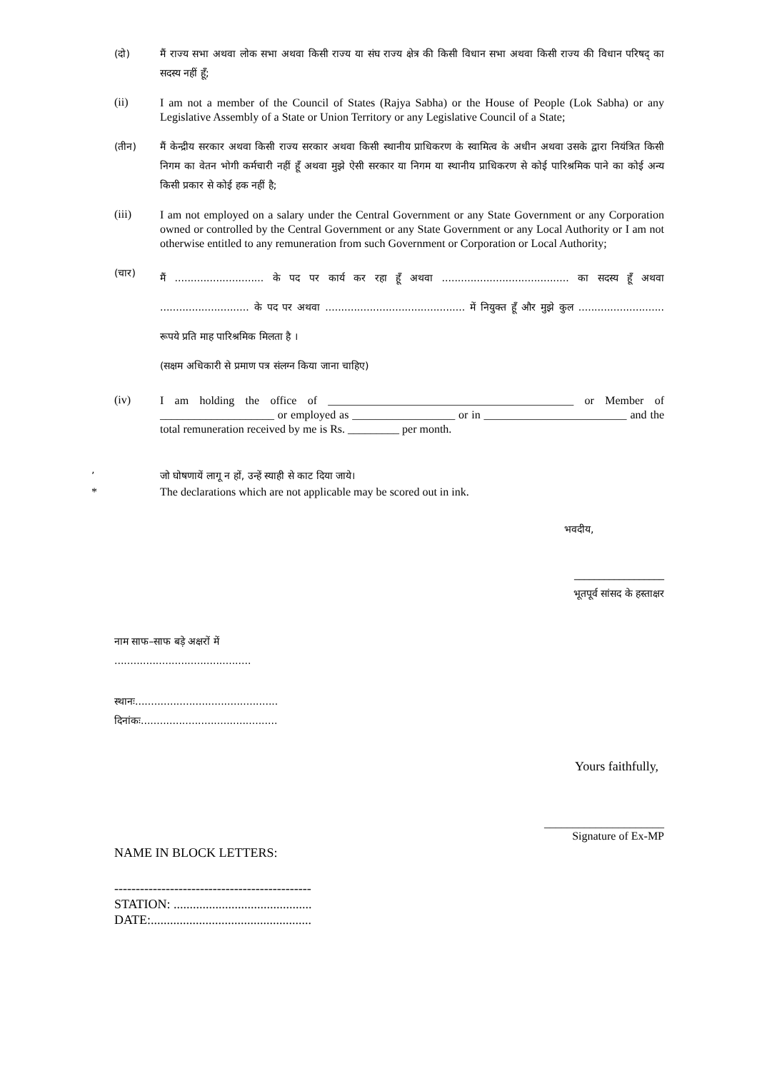(दो)
मैं राज्य सभा अथवा लोक सभा अथवा किसी राज्य या संघ राज्य क्षेत्र की किसी विधान सभा अथवा किसी राज्य की विधान परिषद् का सदस्य नहीं हूँ;
(ii)
I am not a member of the Council of States (Rajya Sabha) or the House of People (Lok Sabha) or any Legislative Assembly of a State or Union Territory or any Legislative Council of a State;
(तीन)
मैं केन्द्रीय सरकार अथवा किसी राज्य सरकार अथवा किसी स्थानीय प्राधिकरण के स्वामित्व के अधीन अथवा उसके द्वारा नियंत्रित किसी निगम का वेतन भोगी कर्मचारी नहीं हूँ अथवा मुझे ऐसी सरकार या निगम या स्थानीय प्राधिकरण से कोई पारिश्रमिक पाने का कोई अन्य किसी प्रकार से कोई हक नहीं है;
(iii)
I am not employed on a salary under the Central Government or any State Government or any Corporation owned or controlled by the Central Government or any State Government or any Local Authority or I am not otherwise entitled to any remuneration from such Government or Corporation or Local Authority;
(चार)
मैं ............................ के पद पर कार्य कर रहा हूँ अथवा ........................................ का सदस्य हूँ अथवा ............................ के पद पर अथवा ............................................ में नियुक्त हूँ और मुझे कुल ........................... रूपये प्रति माह पारिश्रमिक मिलता है ।
(सक्षम अधिकारी से प्रमाण पत्र संलग्न किया जाना चाहिए)
(iv)
I am holding the office of ___________________________________________ or Member of ____________________ or employed as __________________ or in _________________________ and the total remuneration received by me is Rs. _________ per month.
’ जो घोषणायें लागू न हों, उन्हें स्याही से काट दिया जाये।
* The declarations which are not applicable may be scored out in ink.
भवदीय,
__________________
भूतपूर्व सांसद के हस्ताक्षर
नाम साफ–साफ बड़े अक्षरों में
...........................................
स्थानः.............................................
दिनांकः...........................................
Yours faithfully,
_____________________
Signature of Ex-MP
NAME IN BLOCK LETTERS:
----------------------------------------------
STATION: ...........................................
DATE:..................................................